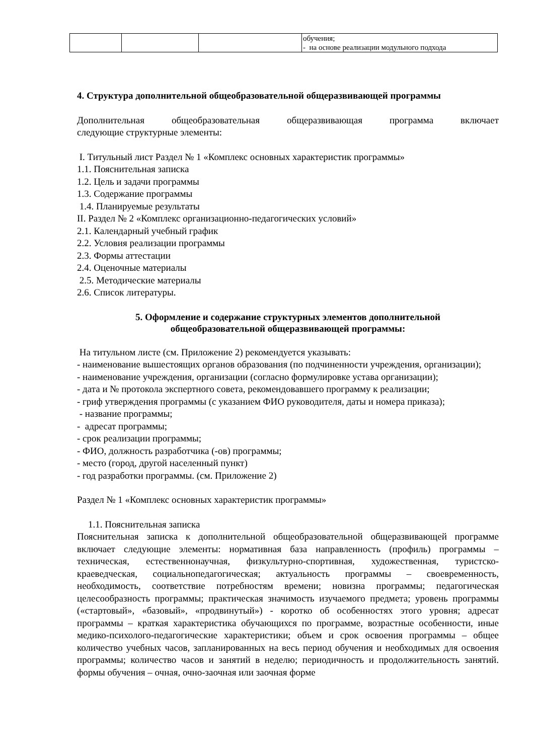| | | | обучения; - на основе реализации модульного подхода |
4. Структура дополнительной общеобразовательной общеразвивающей программы
Дополнительная общеобразовательная общеразвивающая программа включает
следующие структурные элементы:
I. Титульный лист Раздел № 1 «Комплекс основных характеристик программы»
1.1. Пояснительная записка
1.2. Цель и задачи программы
1.3. Содержание программы
1.4. Планируемые результаты
II. Раздел № 2 «Комплекс организационно-педагогических условий»
2.1. Календарный учебный график
2.2. Условия реализации программы
2.3. Формы аттестации
2.4. Оценочные материалы
2.5. Методические материалы
2.6. Список литературы.
5. Оформление и содержание структурных элементов дополнительной
общеобразовательной общеразвивающей программы:
На титульном листе (см. Приложение 2) рекомендуется указывать:
- наименование вышестоящих органов образования (по подчиненности учреждения, организации);
- наименование учреждения, организации (согласно формулировке устава организации);
- дата и № протокола экспертного совета, рекомендовавшего программу к реализации;
- гриф утверждения программы (с указанием ФИО руководителя, даты и номера приказа);
- название программы;
- адресат программы;
- срок реализации программы;
- ФИО, должность разработчика (-ов) программы;
- место (город, другой населенный пункт)
- год разработки программы. (см. Приложение 2)
Раздел № 1 «Комплекс основных характеристик программы»
1.1. Пояснительная записка
Пояснительная записка к дополнительной общеобразовательной общеразвивающей программе включает следующие элементы: нормативная база направленность (профиль) программы – техническая, естественнонаучная, физкультурно-спортивная, художественная, туристско-краеведческая, социальнопедагогическая; актуальность программы – своевременность, необходимость, соответствие потребностям времени; новизна программы; педагогическая целесообразность программы; практическая значимость изучаемого предмета; уровень программы («стартовый», «базовый», «продвинутый») - коротко об особенностях этого уровня; адресат программы – краткая характеристика обучающихся по программе, возрастные особенности, иные медико-психолого-педагогические характеристики; объем и срок освоения программы – общее количество учебных часов, запланированных на весь период обучения и необходимых для освоения программы; количество часов и занятий в неделю; периодичность и продолжительность занятий. формы обучения – очная, очно-заочная или заочная форме